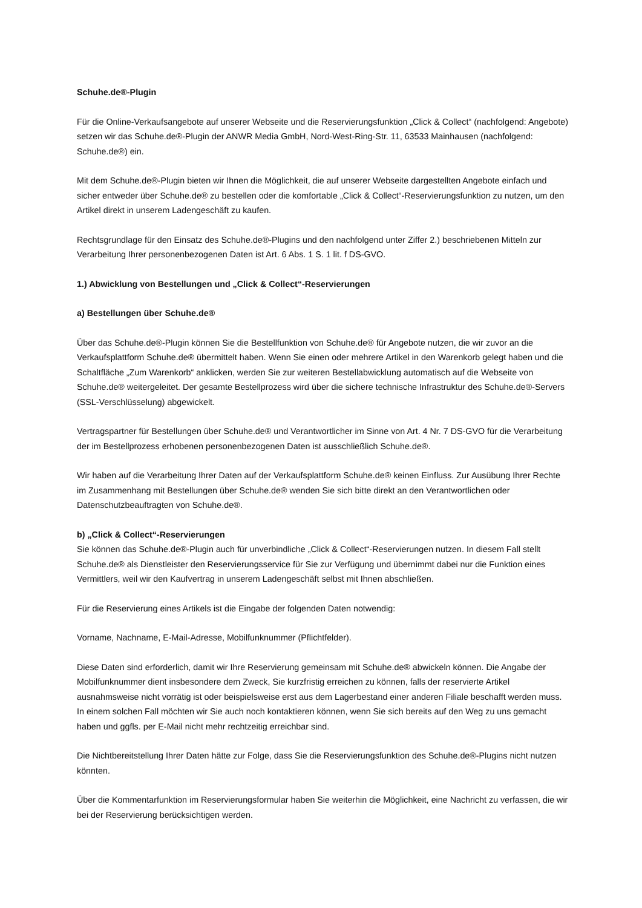Schuhe.de®-Plugin
Für die Online-Verkaufsangebote auf unserer Webseite und die Reservierungsfunktion „Click & Collect“ (nachfolgend: Angebote) setzen wir das Schuhe.de®-Plugin der ANWR Media GmbH, Nord-West-Ring-Str. 11, 63533 Mainhausen (nachfolgend: Schuhe.de®) ein.
Mit dem Schuhe.de®-Plugin bieten wir Ihnen die Möglichkeit, die auf unserer Webseite dargestellten Angebote einfach und sicher entweder über Schuhe.de® zu bestellen oder die komfortable „Click & Collect“-Reservierungsfunktion zu nutzen, um den Artikel direkt in unserem Ladengeschäft zu kaufen.
Rechtsgrundlage für den Einsatz des Schuhe.de®-Plugins und den nachfolgend unter Ziffer 2.) beschriebenen Mitteln zur Verarbeitung Ihrer personenbezogenen Daten ist Art. 6 Abs. 1 S. 1 lit. f DS-GVO.
1.) Abwicklung von Bestellungen und „Click & Collect“-Reservierungen
a) Bestellungen über Schuhe.de®
Über das Schuhe.de®-Plugin können Sie die Bestellfunktion von Schuhe.de® für Angebote nutzen, die wir zuvor an die Verkaufsplattform Schuhe.de® übermittelt haben. Wenn Sie einen oder mehrere Artikel in den Warenkorb gelegt haben und die Schaltfläche „Zum Warenkorb“ anklicken, werden Sie zur weiteren Bestellabwicklung automatisch auf die Webseite von Schuhe.de® weitergeleitet. Der gesamte Bestellprozess wird über die sichere technische Infrastruktur des Schuhe.de®-Servers (SSL-Verschlüsselung) abgewickelt.
Vertragspartner für Bestellungen über Schuhe.de® und Verantwortlicher im Sinne von Art. 4 Nr. 7 DS-GVO für die Verarbeitung der im Bestellprozess erhobenen personenbezogenen Daten ist ausschließlich Schuhe.de®.
Wir haben auf die Verarbeitung Ihrer Daten auf der Verkaufsplattform Schuhe.de® keinen Einfluss. Zur Ausübung Ihrer Rechte im Zusammenhang mit Bestellungen über Schuhe.de® wenden Sie sich bitte direkt an den Verantwortlichen oder Datenschutzbeauftragten von Schuhe.de®.
b) „Click & Collect“-Reservierungen
Sie können das Schuhe.de®-Plugin auch für unverbindliche „Click & Collect“-Reservierungen nutzen. In diesem Fall stellt Schuhe.de® als Dienstleister den Reservierungsservice für Sie zur Verfügung und übernimmt dabei nur die Funktion eines Vermittlers, weil wir den Kaufvertrag in unserem Ladengeschäft selbst mit Ihnen abschließen.
Für die Reservierung eines Artikels ist die Eingabe der folgenden Daten notwendig:
Vorname, Nachname, E-Mail-Adresse, Mobilfunknummer (Pflichtfelder).
Diese Daten sind erforderlich, damit wir Ihre Reservierung gemeinsam mit Schuhe.de® abwickeln können. Die Angabe der Mobilfunknummer dient insbesondere dem Zweck, Sie kurzfristig erreichen zu können, falls der reservierte Artikel ausnahmsweise nicht vorrätig ist oder beispielsweise erst aus dem Lagerbestand einer anderen Filiale beschafft werden muss. In einem solchen Fall möchten wir Sie auch noch kontaktieren können, wenn Sie sich bereits auf den Weg zu uns gemacht haben und ggfls. per E-Mail nicht mehr rechtzeitig erreichbar sind.
Die Nichtbereitstellung Ihrer Daten hätte zur Folge, dass Sie die Reservierungsfunktion des Schuhe.de®-Plugins nicht nutzen könnten.
Über die Kommentarfunktion im Reservierungsformular haben Sie weiterhin die Möglichkeit, eine Nachricht zu verfassen, die wir bei der Reservierung berücksichtigen werden.